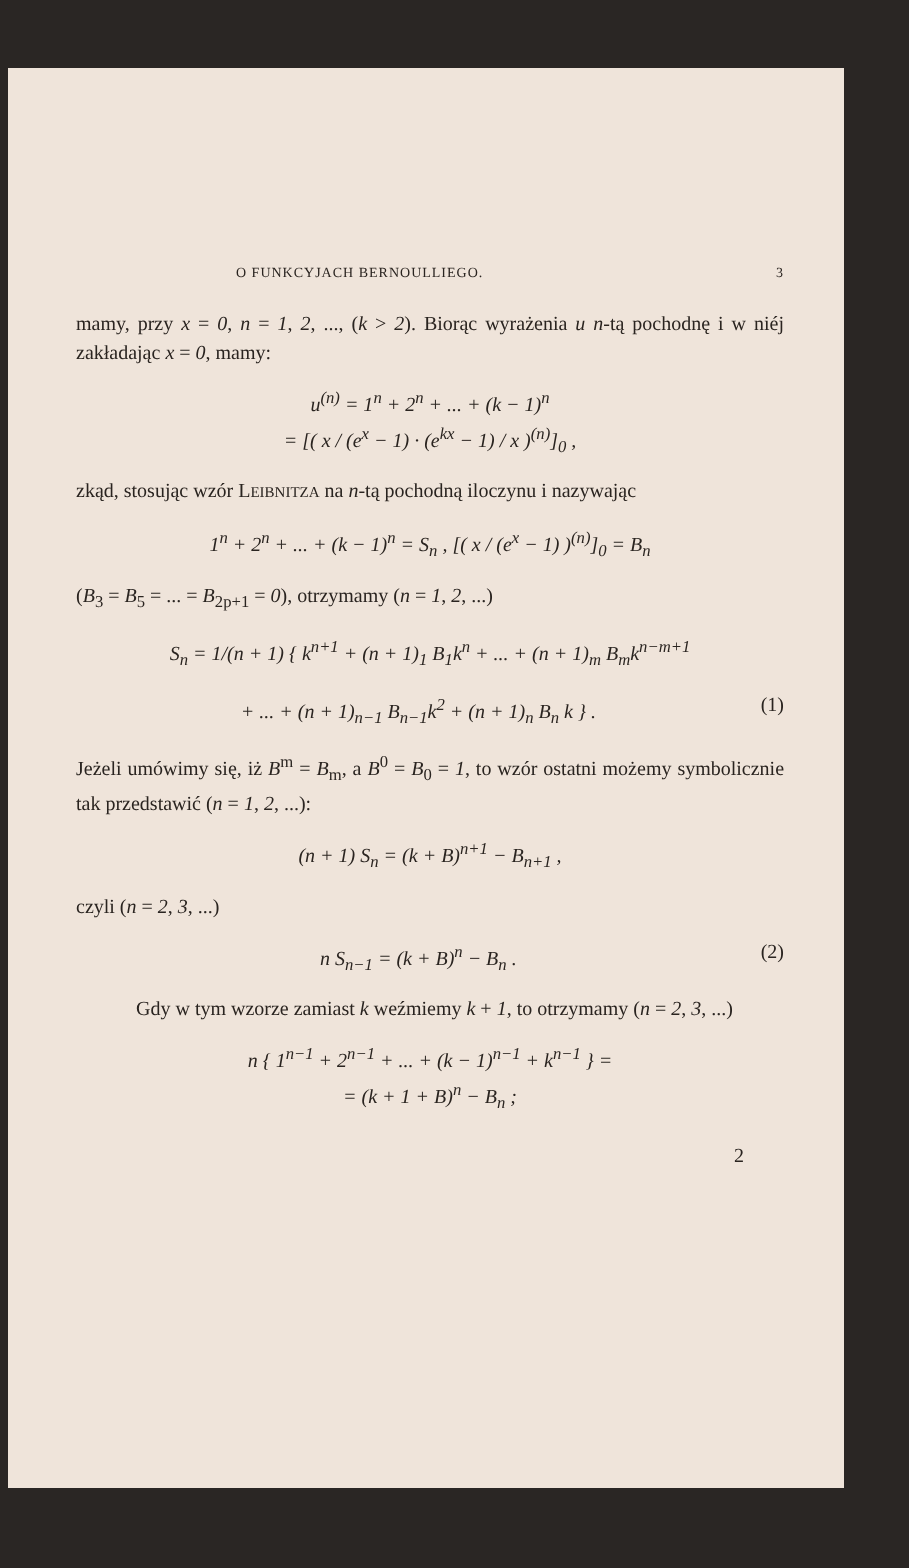O FUNKCYJACH BERNOULLIEGO. 3
mamy, przy x = 0, n = 1, 2, ..., (k > 2). Biorąc wyrażenia u n-tą pochodnę i w niéj zakładając x = 0, mamy:
u<sup>(n)</sup> = 1<sup>n</sup> + 2<sup>n</sup> + ... + (k − 1)<sup>n</sup>
= [( x / (e<sup>x</sup> − 1) · (e<sup>kx</sup> − 1) / x )<sup>(n)</sup>]<sub>0</sub> ,
zkąd, stosując wzór LEIBNITZA na n-tą pochodną iloczynu i nazywając
1<sup>n</sup> + 2<sup>n</sup> + ... + (k − 1)<sup>n</sup> = S<sub>n</sub> , [( x / (e<sup>x</sup> − 1) )<sup>(n)</sup>]<sub>0</sub> = B<sub>n</sub>
(B<sub>3</sub> = B<sub>5</sub> = ... = B<sub>2p+1</sub> = 0), otrzymamy (n = 1, 2, ...)
S<sub>n</sub> = 1/(n + 1) { k<sup>n+1</sup> + (n + 1)<sub>1</sub> B<sub>1</sub>k<sup>n</sup> + ... + (n + 1)<sub>m</sub> B<sub>m</sub>k<sup>n−m+1</sup>
+ ... + (n + 1)<sub>n−1</sub> B<sub>n−1</sub>k<sup>2</sup> + (n + 1)<sub>n</sub> B<sub>n</sub> k } . (1)
Jeżeli umówimy się, iż B<sup>m</sup> = B<sub>m</sub>, a B<sup>0</sup> = B<sub>0</sub> = 1, to wzór ostatni możemy symbolicznie tak przedstawić (n = 1, 2, ...):
(n + 1) S<sub>n</sub> = (k + B)<sup>n+1</sup> − B<sub>n+1</sub> ,
czyli (n = 2, 3, ...)
n S<sub>n−1</sub> = (k + B)<sup>n</sup> − B<sub>n</sub> . (2)
Gdy w tym wzorze zamiast k weźmiemy k + 1, to otrzymamy (n = 2, 3, ...)
n { 1<sup>n−1</sup> + 2<sup>n−1</sup> + ... + (k − 1)<sup>n−1</sup> + k<sup>n−1</sup> } =
= (k + 1 + B)<sup>n</sup> − B<sub>n</sub> ;
2